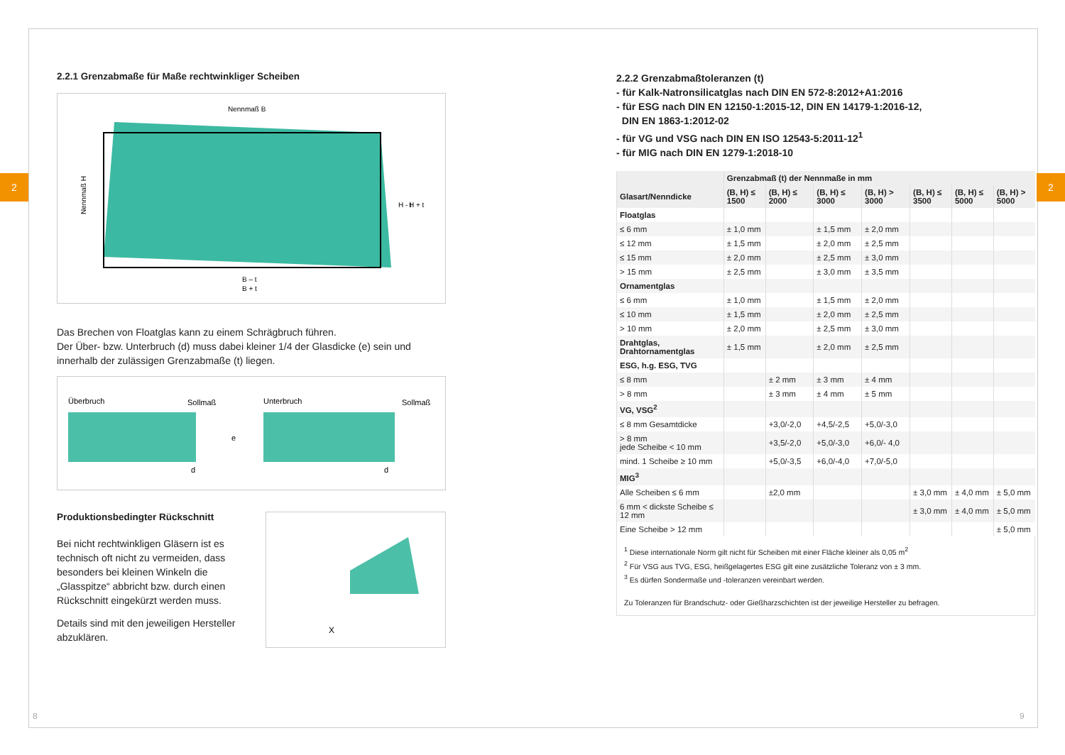2 2
2.2.1 Grenzabmaße für Maße rechtwinkliger Scheiben
Nennmaß B
B – t
B + t
Nennmaß H
H - t
H + t
Das Brechen von Floatglas kann zu einem Schrägbruch führen.
Der Über- bzw. Unterbruch (d) muss dabei kleiner 1/4 der Glasdicke (e) sein und innerhalb der zulässigen Grenzabmaße (t) liegen.
Überbruch
Sollmaß
e
d
Unterbruch
Sollmaß
d
Produktionsbedingter Rückschnitt
Bei nicht rechtwinkligen Gläsern ist es technisch oft nicht zu vermeiden, dass besonders bei kleinen Winkeln die „Glasspitze“ abbricht bzw. durch einen Rückschnitt eingekürzt werden muss.
Details sind mit den jeweiligen Hersteller abzuklären.
X
2.2.2 Grenzabmaßtoleranzen (t)
- für Kalk-Natronsilicatglas nach DIN EN 572-8:2012+A1:2016
- für ESG nach DIN EN 12150-1:2015-12, DIN EN 14179-1:2016-12,
DIN EN 1863-1:2012-02
- für VG und VSG nach DIN EN ISO 12543-5:2011-12<sup>1</sup>
- für MIG nach DIN EN 1279-1:2018-10
| | Grenzabmaß (t) der Nennmaße in mm | | | | | | |
| --- | --- | --- | --- | --- | --- | --- | --- |
| Glasart/Nenndicke | (B, H) ≤ 1500 | (B, H) ≤ 2000 | (B, H) ≤ 3000 | (B, H) > 3000 | (B, H) ≤ 3500 | (B, H) ≤ 5000 | (B, H) > 5000 |
| Floatglas | | | | | | | |
| ≤ 6 mm | ± 1,0 mm | | ± 1,5 mm | ± 2,0 mm | | | |
| ≤ 12 mm | ± 1,5 mm | | ± 2,0 mm | ± 2,5 mm | | | |
| ≤ 15 mm | ± 2,0 mm | | ± 2,5 mm | ± 3,0 mm | | | |
| > 15 mm | ± 2,5 mm | | ± 3,0 mm | ± 3,5 mm | | | |
| Ornamentglas | | | | | | | |
| ≤ 6 mm | ± 1,0 mm | | ± 1,5 mm | ± 2,0 mm | | | |
| ≤ 10 mm | ± 1,5 mm | | ± 2,0 mm | ± 2,5 mm | | | |
| > 10 mm | ± 2,0 mm | | ± 2,5 mm | ± 3,0 mm | | | |
| Drahtglas, Drahtornamentglas | ± 1,5 mm | | ± 2,0 mm | ± 2,5 mm | | | |
| ESG, h.g. ESG, TVG | | | | | | | |
| ≤ 8 mm | | ± 2 mm | ± 3 mm | ± 4 mm | | | |
| > 8 mm | | ± 3 mm | ± 4 mm | ± 5 mm | | | |
| VG, VSG<sup>2</sup> | | | | | | | |
| ≤ 8 mm Gesamtdicke | | +3,0/-2,0 | +4,5/-2,5 | +5,0/-3,0 | | | |
| > 8 mm jede Scheibe < 10 mm | | +3,5/-2,0 | +5,0/-3,0 | +6,0/- 4,0 | | | |
| mind. 1 Scheibe ≥ 10 mm | | +5,0/-3,5 | +6,0/-4,0 | +7,0/-5,0 | | | |
| MIG<sup>3</sup> | | | | | | | |
| Alle Scheiben ≤ 6 mm | | ±2,0 mm | | | ± 3,0 mm | ± 4,0 mm | ± 5,0 mm |
| 6 mm < dickste Scheibe ≤ 12 mm | | | | | ± 3,0 mm | ± 4,0 mm | ± 5,0 mm |
| Eine Scheibe > 12 mm | | | | | | | ± 5,0 mm |
<sup>1</sup> Diese internationale Norm gilt nicht für Scheiben mit einer Fläche kleiner als 0,05 m<sup>2</sup>
<sup>2</sup> Für VSG aus TVG, ESG, heißgelagertes ESG gilt eine zusätzliche Toleranz von ± 3 mm.
<sup>3</sup> Es dürfen Sondermaße und -toleranzen vereinbart werden.
Zu Toleranzen für Brandschutz- oder Gießharzschichten ist der jeweilige Hersteller zu befragen.
8 9